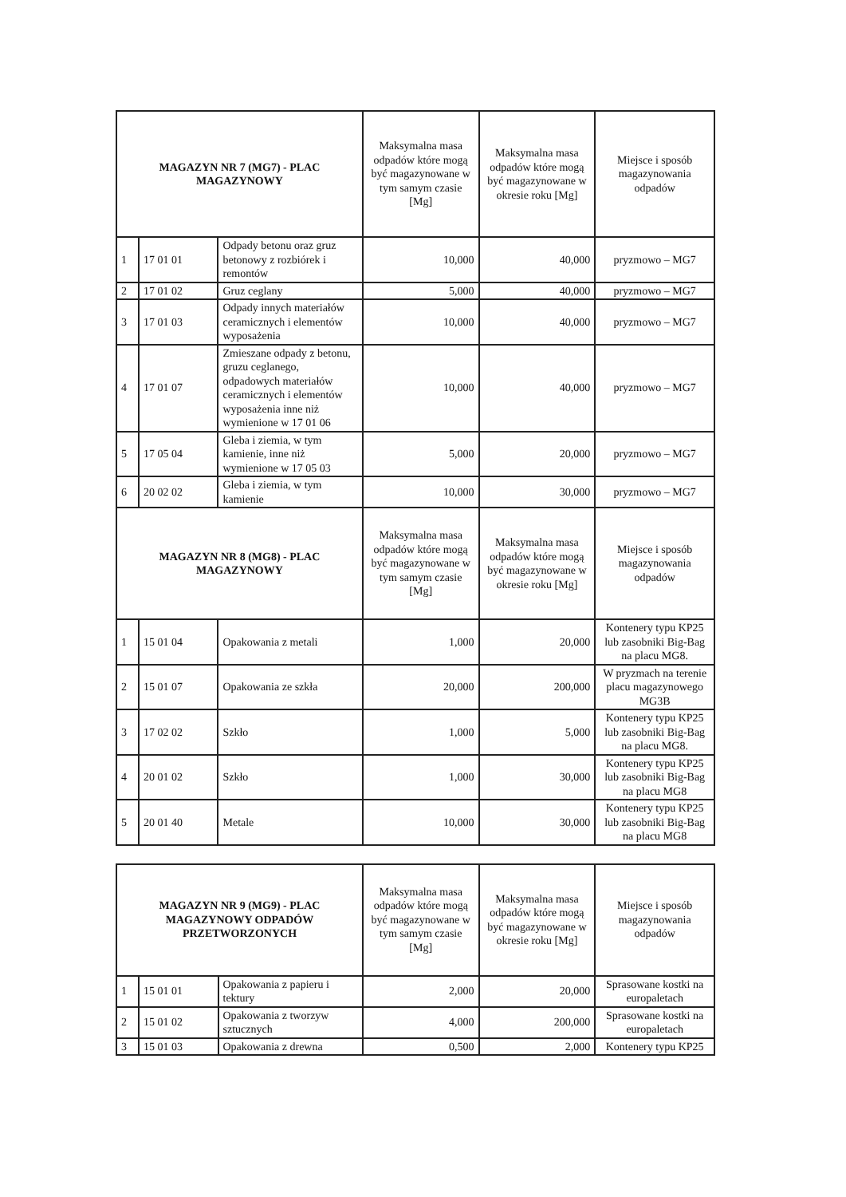| MAGAZYN NR 7 (MG7) - PLAC MAGAZYNOWY | | | Maksymalna masa odpadów które mogą być magazynowane w tym samym czasie [Mg] | Maksymalna masa odpadów które mogą być magazynowane w okresie roku [Mg] | Miejsce i sposób magazynowania odpadów |
| --- | --- | --- | --- | --- | --- |
| 1 | 17 01 01 | Odpady betonu oraz gruz betonowy z rozbiórek i remontów | 10,000 | 40,000 | pryzmowo – MG7 |
| 2 | 17 01 02 | Gruz ceglany | 5,000 | 40,000 | pryzmowo – MG7 |
| 3 | 17 01 03 | Odpady innych materiałów ceramicznych i elementów wyposażenia | 10,000 | 40,000 | pryzmowo – MG7 |
| 4 | 17 01 07 | Zmieszane odpady z betonu, gruzu ceglanego, odpadowych materiałów ceramicznych i elementów wyposażenia inne niż wymienione w 17 01 06 | 10,000 | 40,000 | pryzmowo – MG7 |
| 5 | 17 05 04 | Gleba i ziemia, w tym kamienie, inne niż wymienione w 17 05 03 | 5,000 | 20,000 | pryzmowo – MG7 |
| 6 | 20 02 02 | Gleba i ziemia, w tym kamienie | 10,000 | 30,000 | pryzmowo – MG7 |
| MAGAZYN NR 8 (MG8) - PLAC MAGAZYNOWY | | | Maksymalna masa odpadów które mogą być magazynowane w tym samym czasie [Mg] | Maksymalna masa odpadów które mogą być magazynowane w okresie roku [Mg] | Miejsce i sposób magazynowania odpadów |
| 1 | 15 01 04 | Opakowania z metali | 1,000 | 20,000 | Kontenery typu KP25 lub zasobniki Big-Bag na placu MG8. |
| 2 | 15 01 07 | Opakowania ze szkła | 20,000 | 200,000 | W pryzmach na terenie placu magazynowego MG3B |
| 3 | 17 02 02 | Szkło | 1,000 | 5,000 | Kontenery typu KP25 lub zasobniki Big-Bag na placu MG8. |
| 4 | 20 01 02 | Szkło | 1,000 | 30,000 | Kontenery typu KP25 lub zasobniki Big-Bag na placu MG8 |
| 5 | 20 01 40 | Metale | 10,000 | 30,000 | Kontenery typu KP25 lub zasobniki Big-Bag na placu MG8 |
| MAGAZYN NR 9 (MG9) - PLAC MAGAZYNOWY ODPADÓW PRZETWORZONYCH | | | Maksymalna masa odpadów które mogą być magazynowane w tym samym czasie [Mg] | Maksymalna masa odpadów które mogą być magazynowane w okresie roku [Mg] | Miejsce i sposób magazynowania odpadów |
| --- | --- | --- | --- | --- | --- |
| 1 | 15 01 01 | Opakowania z papieru i tektury | 2,000 | 20,000 | Sprasowane kostki na europaletach |
| 2 | 15 01 02 | Opakowania z tworzyw sztucznych | 4,000 | 200,000 | Sprasowane kostki na europaletach |
| 3 | 15 01 03 | Opakowania z drewna | 0,500 | 2,000 | Kontenery typu KP25 |